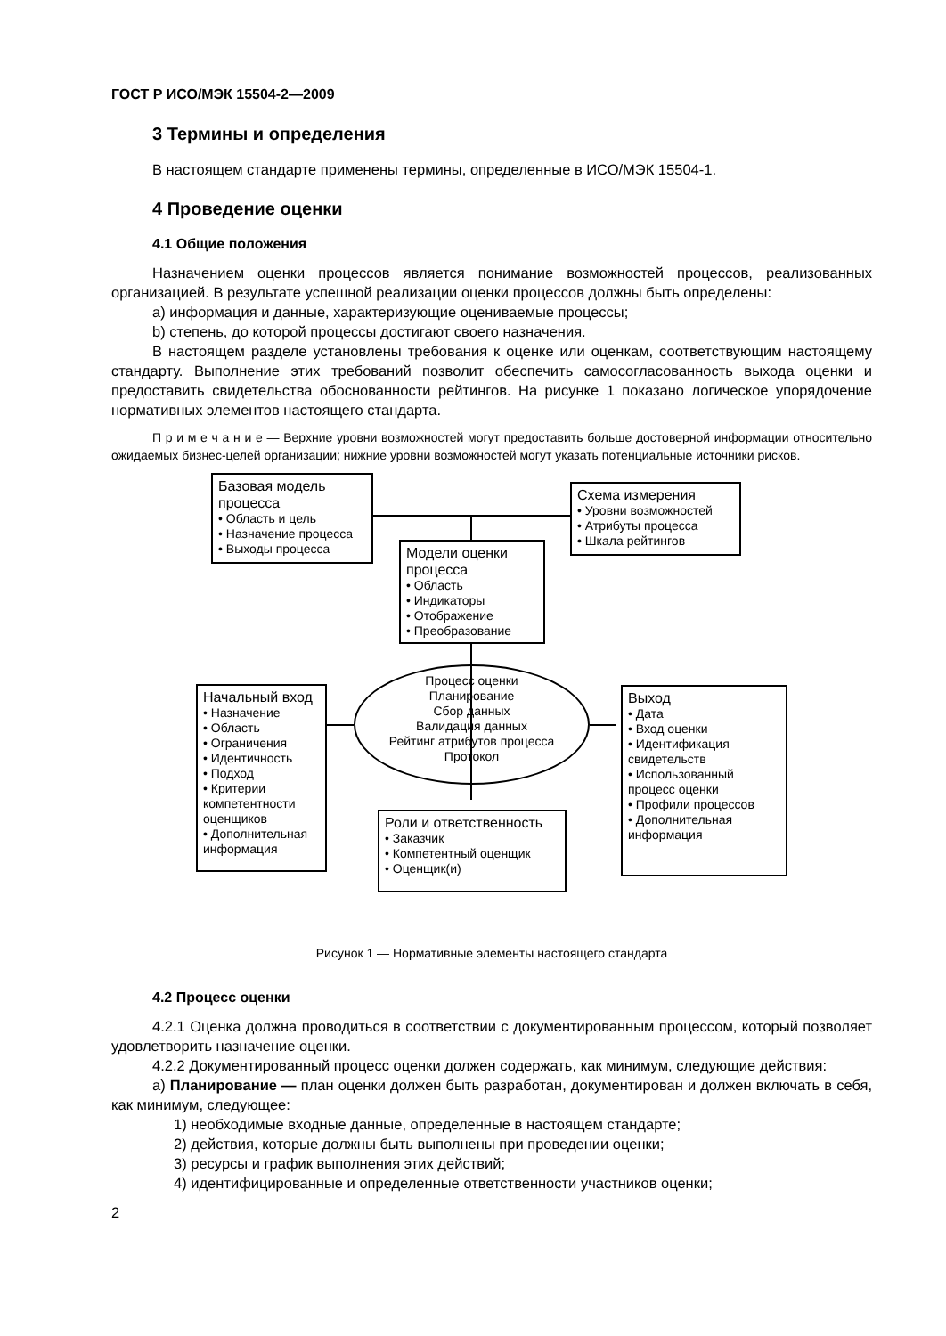ГОСТ Р ИСО/МЭК 15504-2—2009
3 Термины и определения
В настоящем стандарте применены термины, определенные в ИСО/МЭК 15504-1.
4 Проведение оценки
4.1 Общие положения
Назначением оценки процессов является понимание возможностей процессов, реализованных организацией. В результате успешной реализации оценки процессов должны быть определены:
a) информация и данные, характеризующие оцениваемые процессы;
b) степень, до которой процессы достигают своего назначения.
В настоящем разделе установлены требования к оценке или оценкам, соответствующим настоящему стандарту. Выполнение этих требований позволит обеспечить самосогласованность выхода оценки и предоставить свидетельства обоснованности рейтингов. На рисунке 1 показано логическое упорядочение нормативных элементов настоящего стандарта.
П р и м е ч а н и е — Верхние уровни возможностей могут предоставить больше достоверной информации относительно ожидаемых бизнес-целей организации; нижние уровни возможностей могут указать потенциальные источники рисков.
Базовая модель процесса
• Область и цель
• Назначение процесса
• Выходы процесса
Схема измерения
• Уровни возможностей
• Атрибуты процесса
• Шкала рейтингов
Модели оценки процесса
• Область
• Индикаторы
• Отображение
• Преобразование
Процесс оценки
Планирование
Сбор данных
Валидация данных
Рейтинг атрибутов процесса
Протокол
Начальный вход
• Назначение
• Область
• Ограничения
• Идентичность
• Подход
• Критерии компетентности оценщиков
• Дополнительная информация
Выход
• Дата
• Вход оценки
• Идентификация свидетельств
• Использованный процесс оценки
• Профили процессов
• Дополнительная информация
Роли и ответственность
• Заказчик
• Компетентный оценщик
• Оценщик(и)
Рисунок 1 — Нормативные элементы настоящего стандарта
4.2 Процесс оценки
4.2.1 Оценка должна проводиться в соответствии с документированным процессом, который позволяет удовлетворить назначение оценки.
4.2.2 Документированный процесс оценки должен содержать, как минимум, следующие действия:
a) Планирование — план оценки должен быть разработан, документирован и должен включать в себя, как минимум, следующее:
1) необходимые входные данные, определенные в настоящем стандарте;
2) действия, которые должны быть выполнены при проведении оценки;
3) ресурсы и график выполнения этих действий;
4) идентифицированные и определенные ответственности участников оценки;
2